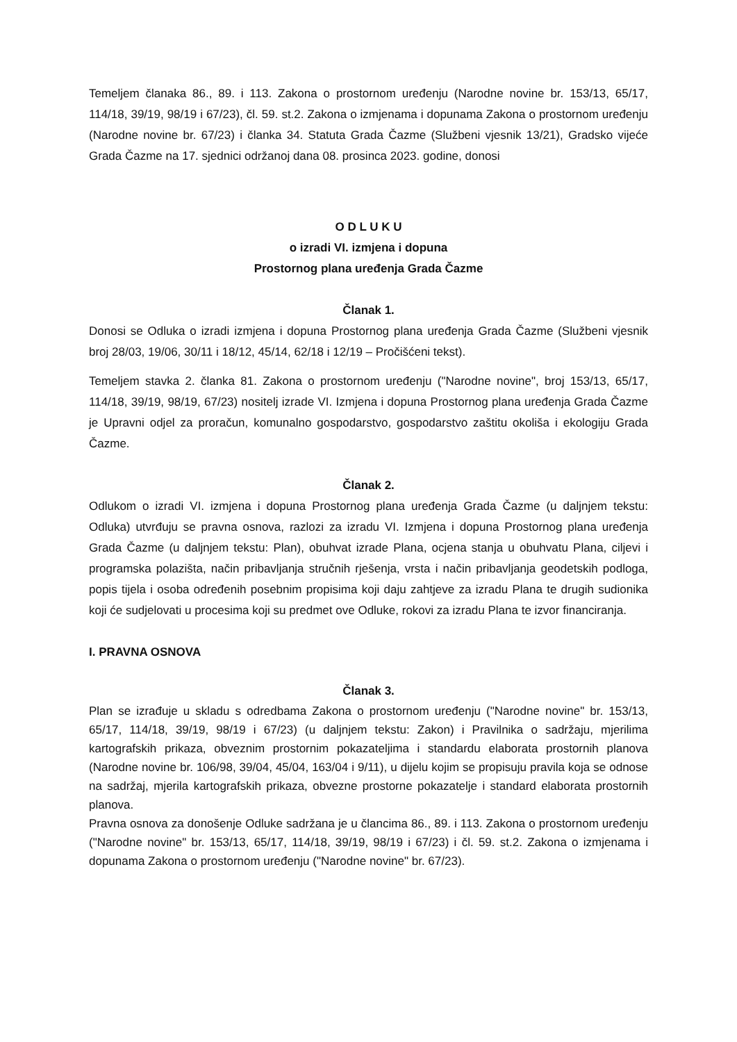Temeljem članaka 86., 89. i 113. Zakona o prostornom uređenju (Narodne novine br. 153/13, 65/17, 114/18, 39/19, 98/19 i 67/23), čl. 59. st.2. Zakona o izmjenama i dopunama Zakona o prostornom uređenju (Narodne novine br. 67/23) i članka 34. Statuta Grada Čazme (Službeni vjesnik 13/21), Gradsko vijeće Grada Čazme na 17. sjednici održanoj dana 08. prosinca 2023. godine, donosi
O D L U K U
o izradi VI. izmjena i dopuna
Prostornog plana uređenja Grada Čazme
Članak 1.
Donosi se Odluka o izradi izmjena i dopuna Prostornog plana uređenja Grada Čazme (Službeni vjesnik broj 28/03, 19/06, 30/11 i 18/12, 45/14, 62/18 i 12/19 – Pročišćeni tekst).
Temeljem stavka 2. članka 81. Zakona o prostornom uređenju ("Narodne novine", broj 153/13, 65/17, 114/18, 39/19, 98/19, 67/23) nositelj izrade VI. Izmjena i dopuna Prostornog plana uređenja Grada Čazme je Upravni odjel za proračun, komunalno gospodarstvo, gospodarstvo zaštitu okoliša i ekologiju Grada Čazme.
Članak 2.
Odlukom o izradi VI. izmjena i dopuna Prostornog plana uređenja Grada Čazme (u daljnjem tekstu: Odluka) utvrđuju se pravna osnova, razlozi za izradu VI. Izmjena i dopuna Prostornog plana uređenja Grada Čazme (u daljnjem tekstu: Plan), obuhvat izrade Plana, ocjena stanja u obuhvatu Plana, ciljevi i programska polazišta, način pribavljanja stručnih rješenja, vrsta i način pribavljanja geodetskih podloga, popis tijela i osoba određenih posebnim propisima koji daju zahtjeve za izradu Plana te drugih sudionika koji će sudjelovati u procesima koji su predmet ove Odluke, rokovi za izradu Plana te izvor financiranja.
I. PRAVNA OSNOVA
Članak 3.
Plan se izrađuje u skladu s odredbama Zakona o prostornom uređenju ("Narodne novine" br. 153/13, 65/17, 114/18, 39/19, 98/19 i 67/23) (u daljnjem tekstu: Zakon) i Pravilnika o sadržaju, mjerilima kartografskih prikaza, obveznim prostornim pokazateljima i standardu elaborata prostornih planova (Narodne novine br. 106/98, 39/04, 45/04, 163/04 i 9/11), u dijelu kojim se propisuju pravila koja se odnose na sadržaj, mjerila kartografskih prikaza, obvezne prostorne pokazatelje i standard elaborata prostornih planova.
Pravna osnova za donošenje Odluke sadržana je u člancima 86., 89. i 113. Zakona o prostornom uređenju ("Narodne novine" br. 153/13, 65/17, 114/18, 39/19, 98/19 i 67/23) i čl. 59. st.2. Zakona o izmjenama i dopunama Zakona o prostornom uređenju ("Narodne novine" br. 67/23).